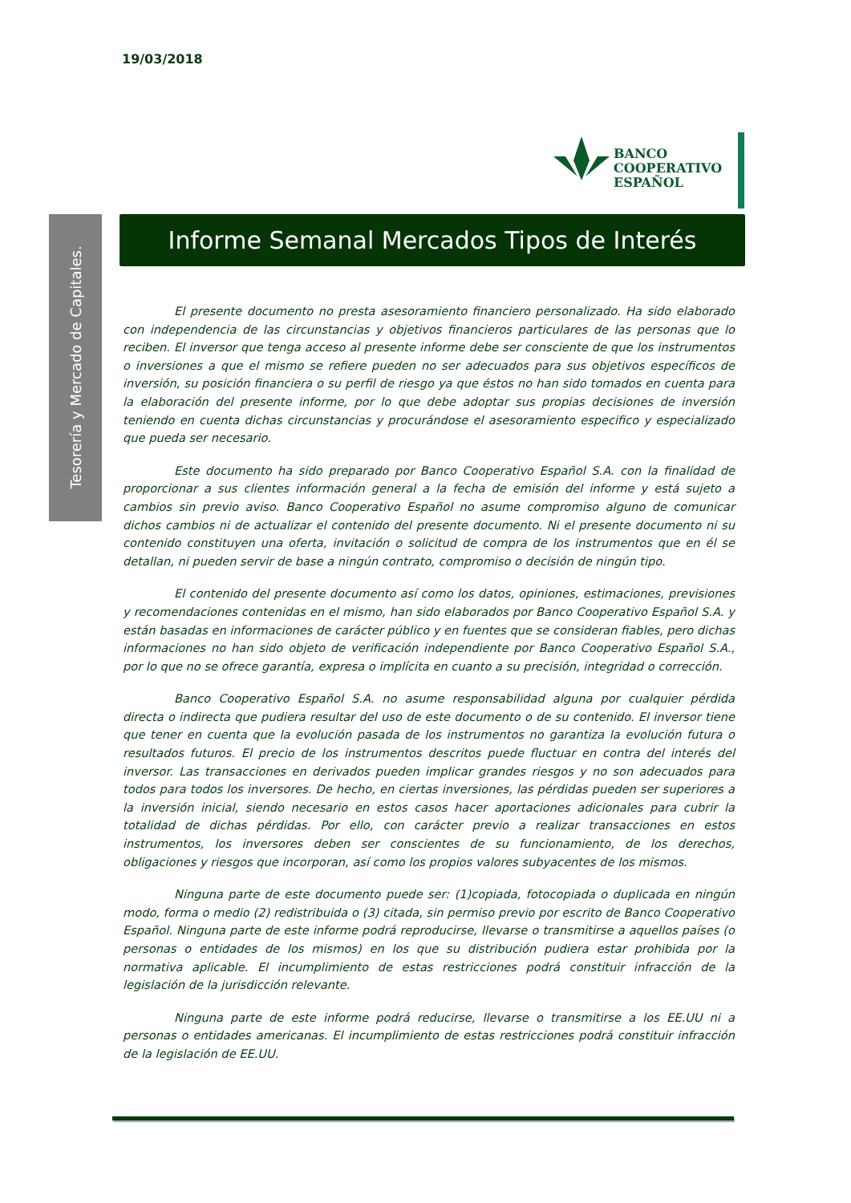19/03/2018
BANCO
COOPERATIVO
ESPAÑOL
Tesorería y Mercado de Capitales.
Informe Semanal Mercados Tipos de Interés
El presente documento no presta asesoramiento financiero personalizado. Ha sido elaborado con independencia de las circunstancias y objetivos financieros particulares de las personas que lo reciben. El inversor que tenga acceso al presente informe debe ser consciente de que los instrumentos o inversiones a que el mismo se refiere pueden no ser adecuados para sus objetivos específicos de inversión, su posición financiera o su perfil de riesgo ya que éstos no han sido tomados en cuenta para la elaboración del presente informe, por lo que debe adoptar sus propias decisiones de inversión teniendo en cuenta dichas circunstancias y procurándose el asesoramiento especifico y especializado que pueda ser necesario.
Este documento ha sido preparado por Banco Cooperativo Español S.A. con la finalidad de proporcionar a sus clientes información general a la fecha de emisión del informe y está sujeto a cambios sin previo aviso. Banco Cooperativo Español no asume compromiso alguno de comunicar dichos cambios ni de actualizar el contenido del presente documento. Ni el presente documento ni su contenido constituyen una oferta, invitación o solicitud de compra de los instrumentos que en él se detallan, ni pueden servir de base a ningún contrato, compromiso o decisión de ningún tipo.
El contenido del presente documento así como los datos, opiniones, estimaciones, previsiones y recomendaciones contenidas en el mismo, han sido elaborados por Banco Cooperativo Español S.A. y están basadas en informaciones de carácter público y en fuentes que se consideran fiables, pero dichas informaciones no han sido objeto de verificación independiente por Banco Cooperativo Español S.A., por lo que no se ofrece garantía, expresa o implícita en cuanto a su precisión, integridad o corrección.
Banco Cooperativo Español S.A. no asume responsabilidad alguna por cualquier pérdida directa o indirecta que pudiera resultar del uso de este documento o de su contenido. El inversor tiene que tener en cuenta que la evolución pasada de los instrumentos no garantiza la evolución futura o resultados futuros. El precio de los instrumentos descritos puede fluctuar en contra del interés del inversor. Las transacciones en derivados pueden implicar grandes riesgos y no son adecuados para todos para todos los inversores. De hecho, en ciertas inversiones, las pérdidas pueden ser superiores a la inversión inicial, siendo necesario en estos casos hacer aportaciones adicionales para cubrir la totalidad de dichas pérdidas. Por ello, con carácter previo a realizar transacciones en estos instrumentos, los inversores deben ser conscientes de su funcionamiento, de los derechos, obligaciones y riesgos que incorporan, así como los propios valores subyacentes de los mismos.
Ninguna parte de este documento puede ser: (1)copiada, fotocopiada o duplicada en ningún modo, forma o medio (2) redistribuida o (3) citada, sin permiso previo por escrito de Banco Cooperativo Español. Ninguna parte de este informe podrá reproducirse, llevarse o transmitirse a aquellos países (o personas o entidades de los mismos) en los que su distribución pudiera estar prohibida por la normativa aplicable. El incumplimiento de estas restricciones podrá constituir infracción de la legislación de la jurisdicción relevante.
Ninguna parte de este informe podrá reducirse, llevarse o transmitirse a los EE.UU ni a personas o entidades americanas. El incumplimiento de estas restricciones podrá constituir infracción de la legislación de EE.UU.